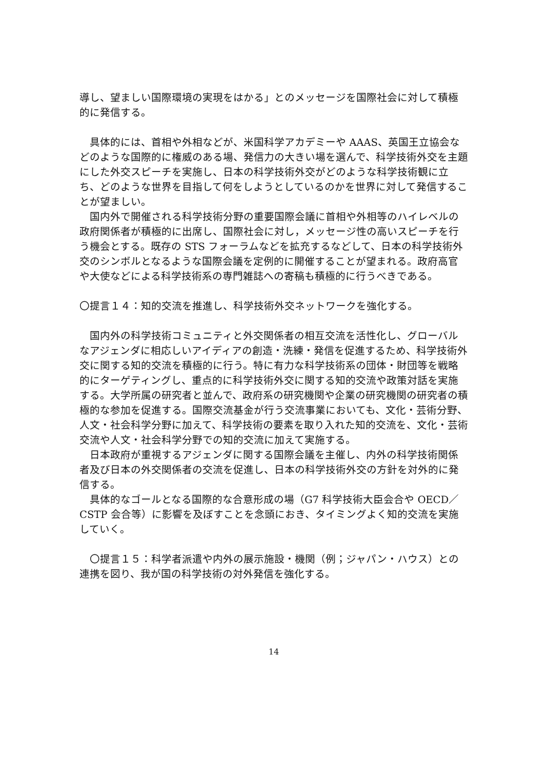導し、望ましい国際環境の実現をはかる」とのメッセージを国際社会に対して積極的に発信する。
　具体的には、首相や外相などが、米国科学アカデミーや AAAS、英国王立協会などのような国際的に権威のある場、発信力の大きい場を選んで、科学技術外交を主題にした外交スピーチを実施し、日本の科学技術外交がどのような科学技術観に立ち、どのような世界を目指して何をしようとしているのかを世界に対して発信することが望ましい。
　国内外で開催される科学技術分野の重要国際会議に首相や外相等のハイレベルの政府関係者が積極的に出席し、国際社会に対し，メッセージ性の高いスピーチを行う機会とする。既存の STS フォーラムなどを拡充するなどして、日本の科学技術外交のシンボルとなるような国際会議を定例的に開催することが望まれる。政府高官や大使などによる科学技術系の専門雑誌への寄稿も積極的に行うべきである。
〇提言１４：知的交流を推進し、科学技術外交ネットワークを強化する。
　国内外の科学技術コミュニティと外交関係者の相互交流を活性化し、グローバルなアジェンダに相応しいアイディアの創造・洗練・発信を促進するため、科学技術外交に関する知的交流を積極的に行う。特に有力な科学技術系の団体・財団等を戦略的にターゲティングし、重点的に科学技術外交に関する知的交流や政策対話を実施する。大学所属の研究者と並んで、政府系の研究機関や企業の研究機関の研究者の積極的な参加を促進する。国際交流基金が行う交流事業においても、文化・芸術分野、人文・社会科学分野に加えて、科学技術の要素を取り入れた知的交流を、文化・芸術交流や人文・社会科学分野での知的交流に加えて実施する。
　日本政府が重視するアジェンダに関する国際会議を主催し、内外の科学技術関係者及び日本の外交関係者の交流を促進し、日本の科学技術外交の方針を対外的に発信する。
　具体的なゴールとなる国際的な合意形成の場（G7 科学技術大臣会合や OECD／CSTP 会合等）に影響を及ぼすことを念頭におき、タイミングよく知的交流を実施していく。
　〇提言１５：科学者派遣や内外の展示施設・機関（例；ジャパン・ハウス）との連携を図り、我が国の科学技術の対外発信を強化する。
14